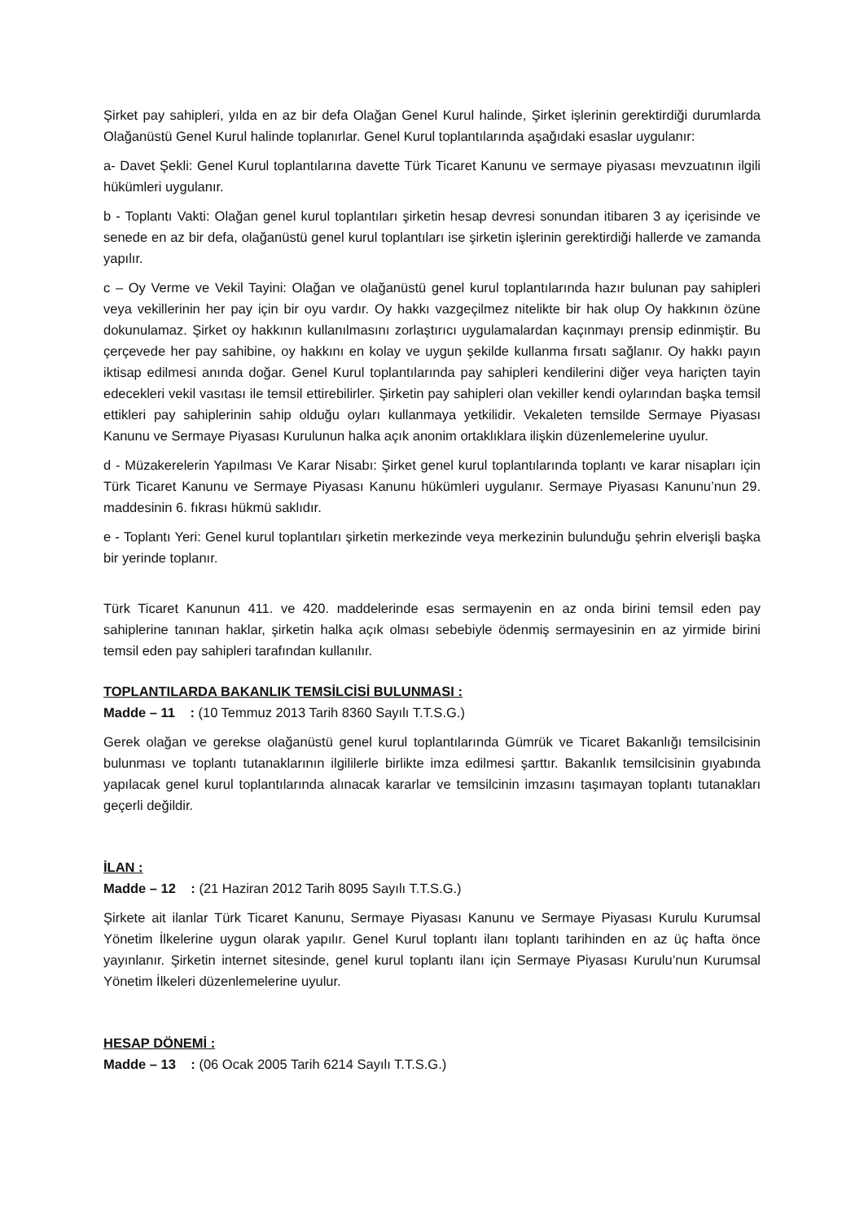Şirket pay sahipleri, yılda en az bir defa Olağan Genel Kurul halinde, Şirket işlerinin gerektirdiği durumlarda Olağanüstü Genel Kurul halinde toplanırlar. Genel Kurul toplantılarında aşağıdaki esaslar uygulanır:
a- Davet Şekli: Genel Kurul toplantılarına davette Türk Ticaret Kanunu ve sermaye piyasası mevzuatının ilgili hükümleri uygulanır.
b - Toplantı Vakti: Olağan genel kurul toplantıları şirketin hesap devresi sonundan itibaren 3 ay içerisinde ve senede en az bir defa, olağanüstü genel kurul toplantıları ise şirketin işlerinin gerektirdiği hallerde ve zamanda yapılır.
c – Oy Verme ve Vekil Tayini: Olağan ve olağanüstü genel kurul toplantılarında hazır bulunan pay sahipleri veya vekillerinin her pay için bir oyu vardır. Oy hakkı vazgeçilmez nitelikte bir hak olup Oy hakkının özüne dokunulamaz. Şirket oy hakkının kullanılmasını zorlaştırıcı uygulamalardan kaçınmayı prensip edinmiştir. Bu çerçevede her pay sahibine, oy hakkını en kolay ve uygun şekilde kullanma fırsatı sağlanır. Oy hakkı payın iktisap edilmesi anında doğar. Genel Kurul toplantılarında pay sahipleri kendilerini diğer veya hariçten tayin edecekleri vekil vasıtası ile temsil ettirebilirler. Şirketin pay sahipleri olan vekiller kendi oylarından başka temsil ettikleri pay sahiplerinin sahip olduğu oyları kullanmaya yetkilidir. Vekaleten temsilde Sermaye Piyasası Kanunu ve Sermaye Piyasası Kurulunun halka açık anonim ortaklıklara ilişkin düzenlemelerine uyulur.
d - Müzakerelerin Yapılması Ve Karar Nisabı: Şirket genel kurul toplantılarında toplantı ve karar nisapları için Türk Ticaret Kanunu ve Sermaye Piyasası Kanunu hükümleri uygulanır. Sermaye Piyasası Kanunu’nun 29. maddesinin 6. fıkrası hükmü saklıdır.
e - Toplantı Yeri: Genel kurul toplantıları şirketin merkezinde veya merkezinin bulunduğu şehrin elverişli başka bir yerinde toplanır.
Türk Ticaret Kanunun 411. ve 420. maddelerinde esas sermayenin en az onda birini temsil eden pay sahiplerine tanınan haklar, şirketin halka açık olması sebebiyle ödenmiş sermayesinin en az yirmide birini temsil eden pay sahipleri tarafından kullanılır.
TOPLANTILARDA BAKANLIK TEMSİLCİSİ BULUNMASI :
Madde – 11 : (10 Temmuz 2013 Tarih 8360 Sayılı T.T.S.G.)
Gerek olağan ve gerekse olağanüstü genel kurul toplantılarında Gümrük ve Ticaret Bakanlığı temsilcisinin bulunması ve toplantı tutanaklarının ilgililerle birlikte imza edilmesi şarttır. Bakanlık temsilcisinin gıyabında yapılacak genel kurul toplantılarında alınacak kararlar ve temsilcinin imzasını taşımayan toplantı tutanakları geçerli değildir.
İLAN :
Madde – 12 : (21 Haziran 2012 Tarih 8095 Sayılı T.T.S.G.)
Şirkete ait ilanlar Türk Ticaret Kanunu, Sermaye Piyasası Kanunu ve Sermaye Piyasası Kurulu Kurumsal Yönetim İlkelerine uygun olarak yapılır. Genel Kurul toplantı ilanı toplantı tarihinden en az üç hafta önce yayınlanır. Şirketin internet sitesinde, genel kurul toplantı ilanı için Sermaye Piyasası Kurulu’nun Kurumsal Yönetim İlkeleri düzenlemelerine uyulur.
HESAP DÖNEMİ :
Madde – 13 : (06 Ocak 2005 Tarih 6214 Sayılı T.T.S.G.)